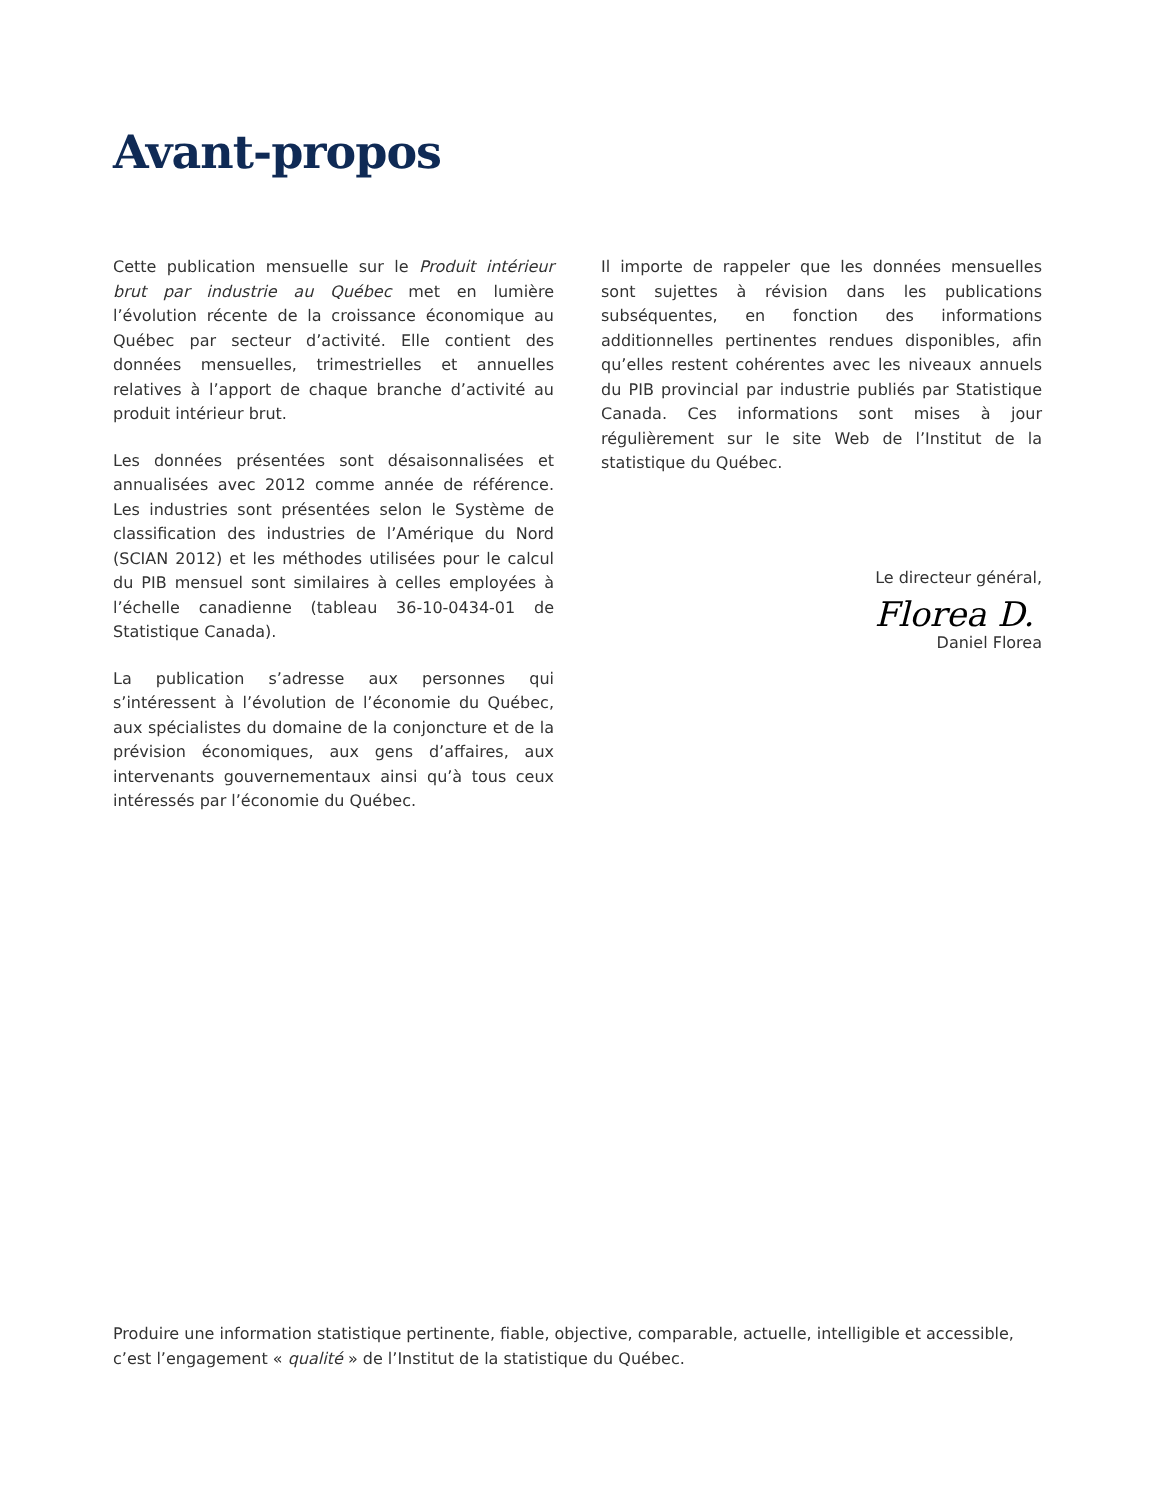Avant-propos
Cette publication mensuelle sur le Produit intérieur brut par industrie au Québec met en lumière l’évolution récente de la croissance économique au Québec par secteur d’activité. Elle contient des données mensuelles, trimestrielles et annuelles relatives à l’apport de chaque branche d’activité au produit intérieur brut.
Les données présentées sont désaisonnalisées et annualisées avec 2012 comme année de référence. Les industries sont présentées selon le Système de classification des industries de l’Amérique du Nord (SCIAN 2012) et les méthodes utilisées pour le calcul du PIB mensuel sont similaires à celles employées à l’échelle canadienne (tableau 36-10-0434-01 de Statistique Canada).
La publication s’adresse aux personnes qui s’intéressent à l’évolution de l’économie du Québec, aux spécialistes du domaine de la conjoncture et de la prévision économiques, aux gens d’affaires, aux intervenants gouvernementaux ainsi qu’à tous ceux intéressés par l’économie du Québec.
Il importe de rappeler que les données mensuelles sont sujettes à révision dans les publications subséquentes, en fonction des informations additionnelles pertinentes rendues disponibles, afin qu’elles restent cohérentes avec les niveaux annuels du PIB provincial par industrie publiés par Statistique Canada. Ces informations sont mises à jour régulièrement sur le site Web de l’Institut de la statistique du Québec.
Le directeur général,
Florea D.
Daniel Florea
Produire une information statistique pertinente, fiable, objective, comparable, actuelle, intelligible et accessible, c’est l’engagement « qualité » de l’Institut de la statistique du Québec.